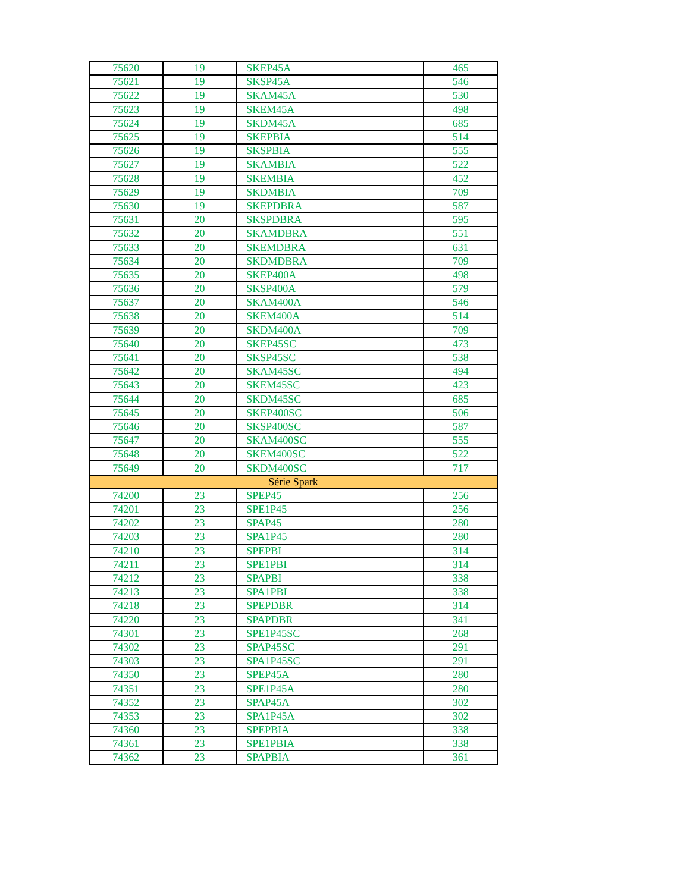| 75620 | 19 | SKEP45A | 465 |
| 75621 | 19 | SKSP45A | 546 |
| 75622 | 19 | SKAM45A | 530 |
| 75623 | 19 | SKEM45A | 498 |
| 75624 | 19 | SKDM45A | 685 |
| 75625 | 19 | SKEPBIA | 514 |
| 75626 | 19 | SKSPBIA | 555 |
| 75627 | 19 | SKAMBIA | 522 |
| 75628 | 19 | SKEMBIA | 452 |
| 75629 | 19 | SKDMBIA | 709 |
| 75630 | 19 | SKEPDBRA | 587 |
| 75631 | 20 | SKSPDBRA | 595 |
| 75632 | 20 | SKAMDBRA | 551 |
| 75633 | 20 | SKEMDBRA | 631 |
| 75634 | 20 | SKDMDBRA | 709 |
| 75635 | 20 | SKEP400A | 498 |
| 75636 | 20 | SKSP400A | 579 |
| 75637 | 20 | SKAM400A | 546 |
| 75638 | 20 | SKEM400A | 514 |
| 75639 | 20 | SKDM400A | 709 |
| 75640 | 20 | SKEP45SC | 473 |
| 75641 | 20 | SKSP45SC | 538 |
| 75642 | 20 | SKAM45SC | 494 |
| 75643 | 20 | SKEM45SC | 423 |
| 75644 | 20 | SKDM45SC | 685 |
| 75645 | 20 | SKEP400SC | 506 |
| 75646 | 20 | SKSP400SC | 587 |
| 75647 | 20 | SKAM400SC | 555 |
| 75648 | 20 | SKEM400SC | 522 |
| 75649 | 20 | SKDM400SC | 717 |
| Série Spark | | | |
| 74200 | 23 | SPEP45 | 256 |
| 74201 | 23 | SPE1P45 | 256 |
| 74202 | 23 | SPAP45 | 280 |
| 74203 | 23 | SPA1P45 | 280 |
| 74210 | 23 | SPEPBI | 314 |
| 74211 | 23 | SPE1PBI | 314 |
| 74212 | 23 | SPAPBI | 338 |
| 74213 | 23 | SPA1PBI | 338 |
| 74218 | 23 | SPEPDBR | 314 |
| 74220 | 23 | SPAPDBR | 341 |
| 74301 | 23 | SPE1P45SC | 268 |
| 74302 | 23 | SPAP45SC | 291 |
| 74303 | 23 | SPA1P45SC | 291 |
| 74350 | 23 | SPEP45A | 280 |
| 74351 | 23 | SPE1P45A | 280 |
| 74352 | 23 | SPAP45A | 302 |
| 74353 | 23 | SPA1P45A | 302 |
| 74360 | 23 | SPEPBIA | 338 |
| 74361 | 23 | SPE1PBIA | 338 |
| 74362 | 23 | SPAPBIA | 361 |